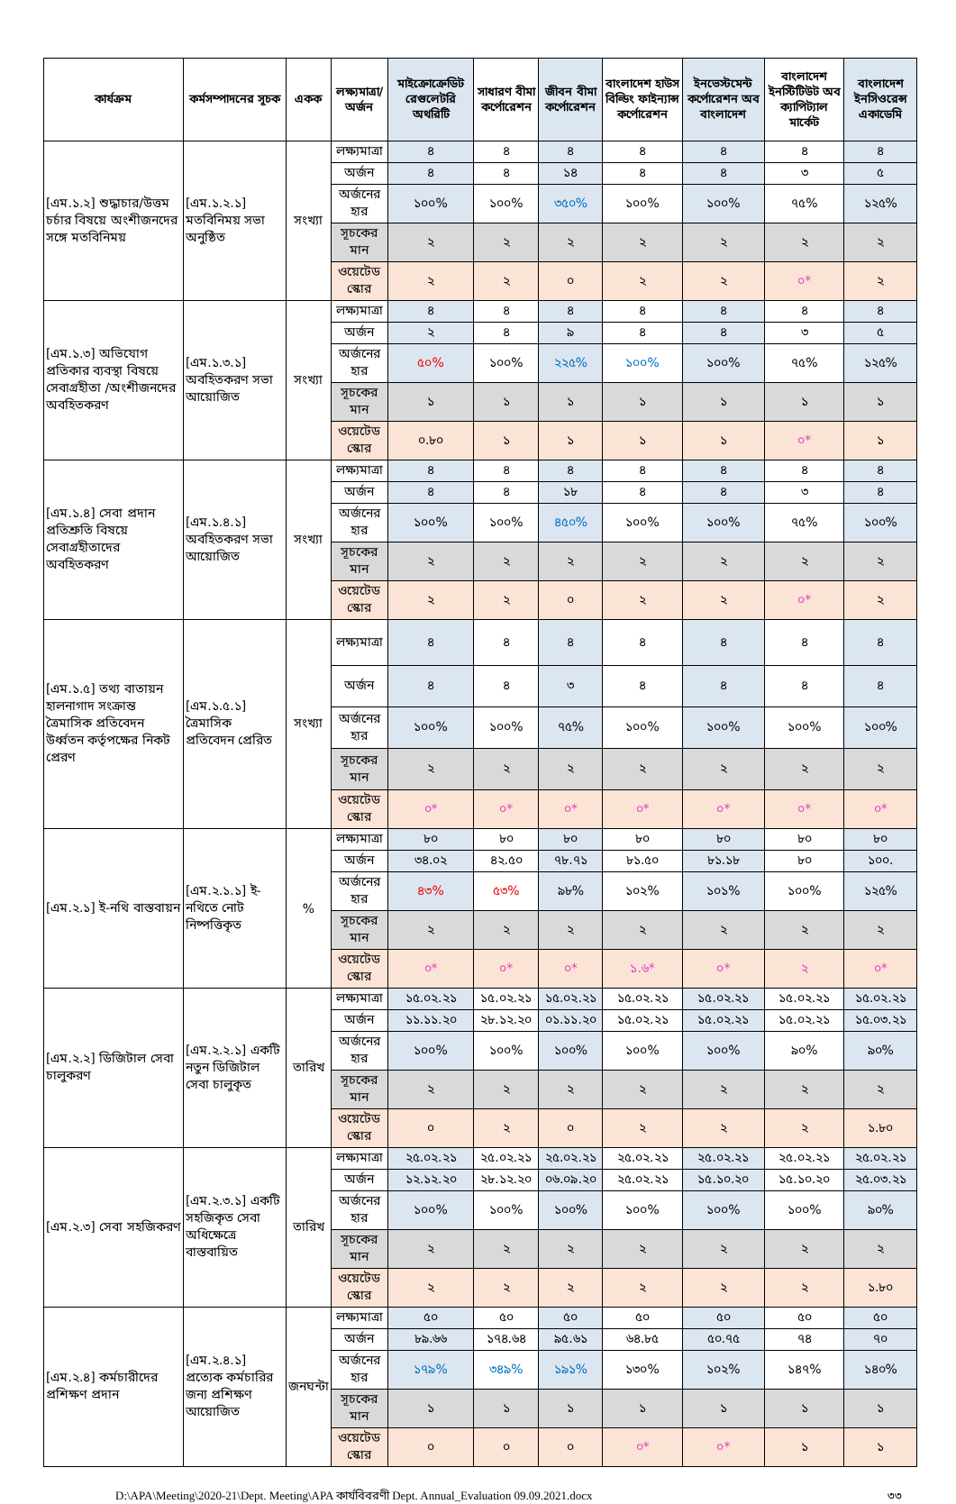| কার্যক্রম | কর্মসম্পাদনের সূচক | একক | লক্ষ্যমাত্রা/ অর্জন | মাইক্রোক্রেডিট রেগুলেটরি অথরিটি | সাধারণ বীমা কর্পোরেশন | জীবন বীমা কর্পোরেশন | বাংলাদেশ হাউস বিল্ডিং ফাইন্যান্স কর্পোরেশন | ইনভেস্টমেন্ট কর্পোরেশন অব বাংলাদেশ | বাংলাদেশ ইনস্টিটিউট অব ক্যাপিট্যাল মার্কেট | বাংলাদেশ ইনসিওরেন্স একাডেমি |
| --- | --- | --- | --- | --- | --- | --- | --- | --- | --- | --- |
| [এম.১.২] শুদ্ধাচার/উত্তম চর্চার বিষয়ে অংশীজনদের সঙ্গে মতবিনিময় | [এম.১.২.১] মতবিনিময় সভা অনুষ্ঠিত | সংখ্যা | লক্ষ্যমাত্রা | ৪ | ৪ | ৪ | ৪ | ৪ | ৪ | ৪ |
| | | | অর্জন | ৪ | ৪ | ১৪ | ৪ | ৪ | ৩ | ৫ |
| | | | অর্জনের হার | ১০০% | ১০০% | ৩৫০% | ১০০% | ১০০% | ৭৫% | ১২৫% |
| | | | সূচকের মান | ২ | ২ | ২ | ২ | ২ | ২ | ২ |
| | | | ওয়েটেড স্কোর | ২ | ২ | ০ | ২ | ২ | ০* | ২ |
| [এম.১.৩] অভিযোগ প্রতিকার ব্যবস্থা বিষয়ে সেবাগ্রহীতা /অংশীজনদের অবহিতকরণ | [এম.১.৩.১] অবহিতকরণ সভা আয়োজিত | সংখ্যা | লক্ষ্যমাত্রা | ৪ | ৪ | ৪ | ৪ | ৪ | ৪ | ৪ |
| | | | অর্জন | ২ | ৪ | ৯ | ৪ | ৪ | ৩ | ৫ |
| | | | অর্জনের হার | ৫০% | ১০০% | ২২৫% | ১০০% | ১০০% | ৭৫% | ১২৫% |
| | | | সূচকের মান | ১ | ১ | ১ | ১ | ১ | ১ | ১ |
| | | | ওয়েটেড স্কোর | ০.৮০ | ১ | ১ | ১ | ১ | ০* | ১ |
| [এম.১.৪] সেবা প্রদান প্রতিশ্রুতি বিষয়ে সেবাগ্রহীতাদের অবহিতকরণ | [এম.১.৪.১] অবহিতকরণ সভা আয়োজিত | সংখ্যা | লক্ষ্যমাত্রা | ৪ | ৪ | ৪ | ৪ | ৪ | ৪ | ৪ |
| | | | অর্জন | ৪ | ৪ | ১৮ | ৪ | ৪ | ৩ | ৪ |
| | | | অর্জনের হার | ১০০% | ১০০% | ৪৫০% | ১০০% | ১০০% | ৭৫% | ১০০% |
| | | | সূচকের মান | ২ | ২ | ২ | ২ | ২ | ২ | ২ |
| | | | ওয়েটেড স্কোর | ২ | ২ | ০ | ২ | ২ | ০* | ২ |
| [এম.১.৫] তথ্য বাতায়ন হালনাগাদ সংক্রান্ত ত্রৈমাসিক প্রতিবেদন উর্ধ্বতন কর্তৃপক্ষের নিকট প্রেরণ | [এম.১.৫.১] ত্রৈমাসিক প্রতিবেদন প্রেরিত | সংখ্যা | লক্ষ্যমাত্রা | ৪ | ৪ | ৪ | ৪ | ৪ | ৪ | ৪ |
| | | | অর্জন | ৪ | ৪ | ৩ | ৪ | ৪ | ৪ | ৪ |
| | | | অর্জনের হার | ১০০% | ১০০% | ৭৫% | ১০০% | ১০০% | ১০০% | ১০০% |
| | | | সূচকের মান | ২ | ২ | ২ | ২ | ২ | ২ | ২ |
| | | | ওয়েটেড স্কোর | ০* | ০* | ০* | ০* | ০* | ০* | ০* |
| [এম.২.১] ই-নথি বাস্তবায়ন | [এম.২.১.১] ই-নথিতে নোট নিষ্পত্তিকৃত | % | লক্ষ্যমাত্রা | ৮০ | ৮০ | ৮০ | ৮০ | ৮০ | ৮০ | ৮০ |
| | | | অর্জন | ৩৪.০২ | ৪২.৫০ | ৭৮.৭১ | ৮১.৫০ | ৮১.১৮ | ৮০ | ১০০. |
| | | | অর্জনের হার | ৪৩% | ৫৩% | ৯৮% | ১০২% | ১০১% | ১০০% | ১২৫% |
| | | | সূচকের মান | ২ | ২ | ২ | ২ | ২ | ২ | ২ |
| | | | ওয়েটেড স্কোর | ০* | ০* | ০* | ১.৬* | ০* | ২ | ০* |
| [এম.২.২] ডিজিটাল সেবা চালুকরণ | [এম.২.২.১] একটি নতুন ডিজিটাল সেবা চালুকৃত | তারিখ | লক্ষ্যমাত্রা | ১৫.০২.২১ | ১৫.০২.২১ | ১৫.০২.২১ | ১৫.০২.২১ | ১৫.০২.২১ | ১৫.০২.২১ | ১৫.০২.২১ |
| | | | অর্জন | ১১.১১.২০ | ২৮.১২.২০ | ০১.১১.২০ | ১৫.০২.২১ | ১৫.০২.২১ | ১৫.০২.২১ | ১৫.০৩.২১ |
| | | | অর্জনের হার | ১০০% | ১০০% | ১০০% | ১০০% | ১০০% | ৯০% | ৯০% |
| | | | সূচকের মান | ২ | ২ | ২ | ২ | ২ | ২ | ২ |
| | | | ওয়েটেড স্কোর | ০ | ২ | ০ | ২ | ২ | ২ | ১.৮০ |
| [এম.২.৩] সেবা সহজিকরণ | [এম.২.৩.১] একটি সহজিকৃত সেবা অধিক্ষেত্রে বাস্তবায়িত | তারিখ | লক্ষ্যমাত্রা | ২৫.০২.২১ | ২৫.০২.২১ | ২৫.০২.২১ | ২৫.০২.২১ | ২৫.০২.২১ | ২৫.০২.২১ | ২৫.০২.২১ |
| | | | অর্জন | ১২.১২.২০ | ২৮.১২.২০ | ০৬.০৯.২০ | ২৫.০২.২১ | ১৫.১০.২০ | ১৫.১০.২০ | ২৫.০৩.২১ |
| | | | অর্জনের হার | ১০০% | ১০০% | ১০০% | ১০০% | ১০০% | ১০০% | ৯০% |
| | | | সূচকের মান | ২ | ২ | ২ | ২ | ২ | ২ | ২ |
| | | | ওয়েটেড স্কোর | ২ | ২ | ২ | ২ | ২ | ২ | ১.৮০ |
| [এম.২.৪] কর্মচারীদের প্রশিক্ষণ প্রদান | [এম.২.৪.১] প্রত্যেক কর্মচারির জন্য প্রশিক্ষণ আয়োজিত | জনঘন্টা | লক্ষ্যমাত্রা | ৫০ | ৫০ | ৫০ | ৫০ | ৫০ | ৫০ | ৫০ |
| | | | অর্জন | ৮৯.৬৬ | ১৭৪.৬৪ | ৯৫.৬১ | ৬৪.৮৫ | ৫০.৭৫ | ৭৪ | ৭০ |
| | | | অর্জনের হার | ১৭৯% | ৩৪৯% | ১৯১% | ১৩০% | ১০২% | ১৪৭% | ১৪০% |
| | | | সূচকের মান | ১ | ১ | ১ | ১ | ১ | ১ | ১ |
| | | | ওয়েটেড স্কোর | ০ | ০ | ০ | ০* | ০* | ১ | ১ |
D:\APA\Meeting\2020-21\Dept. Meeting\APA কার্যবিবরণী Dept. Annual_Evaluation 09.09.2021.docx ৩৩